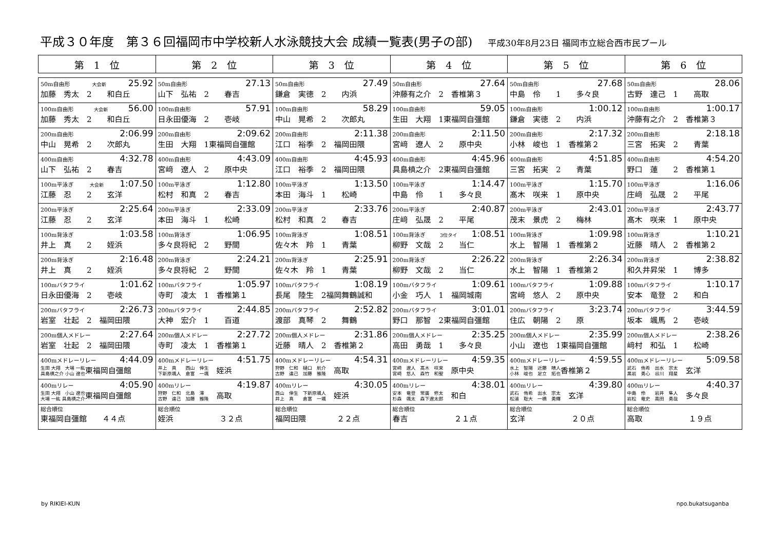平成３０年度　第３６回福岡市中学校新人水泳競技大会 成績一覧表(男子の部) 平成30年8月23日 福岡市立総合西市民プール
| 第 1 位 | 第 2 位 | 第 3 位 | 第 4 位 | 第 5 位 | 第 6 位 |
| 50m自由形 <sup>大会新</sup> 25.92 加藤 秀太 2 和白丘 | 50m自由形 27.13 山下 弘祐 2 春吉 | 50m自由形 27.49 鎌倉 実徳 2 内浜 | 50m自由形 27.64 沖藤有之介 2 香椎第３ | 50m自由形 27.68 中島 伶 1 多々良 | 50m自由形 28.06 古野 達己 1 高取 |
| 100m自由形 <sup>大会新</sup> 56.00 加藤 秀太 2 和白丘 | 100m自由形 57.91 日永田優海 2 壱岐 | 100m自由形 58.29 中山 晃希 2 次郎丸 | 100m自由形 59.05 生田 大翔 1東福岡自彊館 | 100m自由形 1:00.12 鎌倉 実徳 2 内浜 | 100m自由形 1:00.17 沖藤有之介 2 香椎第３ |
| 200m自由形 2:06.99 中山 晃希 2 次郎丸 | 200m自由形 2:09.62 生田 大翔 1東福岡自彊館 | 200m自由形 2:11.38 江口 裕季 2 福岡田隈 | 200m自由形 2:11.50 宮﨑 遼人 2 原中央 | 200m自由形 2:17.32 小林 峻也 1 香椎第２ | 200m自由形 2:18.18 三宮 拓実 2 青葉 |
| 400m自由形 4:32.78 山下 弘祐 2 春吉 | 400m自由形 4:43.09 宮﨑 遼人 2 原中央 | 400m自由形 4:45.93 江口 裕季 2 福岡田隈 | 400m自由形 4:45.96 具島槙之介 2東福岡自彊館 | 400m自由形 4:51.85 三宮 拓実 2 青葉 | 400m自由形 4:54.20 野口 蓮 2 香椎第１ |
| 100m平泳ぎ <sup>大会新</sup> 1:07.50 江藤 忍 2 玄洋 | 100m平泳ぎ 1:12.80 松村 和真 2 春吉 | 100m平泳ぎ 1:13.50 本田 海斗 1 松崎 | 100m平泳ぎ 1:14.47 中島 伶 1 多々良 | 100m平泳ぎ 1:15.70 髙木 咲来 1 原中央 | 100m平泳ぎ 1:16.06 庄﨑 弘晟 2 平尾 |
| 200m平泳ぎ 2:25.64 江藤 忍 2 玄洋 | 200m平泳ぎ 2:33.09 本田 海斗 1 松崎 | 200m平泳ぎ 2:33.76 松村 和真 2 春吉 | 200m平泳ぎ 2:40.87 庄﨑 弘晟 2 平尾 | 200m平泳ぎ 2:43.01 茂末 景虎 2 梅林 | 200m平泳ぎ 2:43.77 髙木 咲来 1 原中央 |
| 100m背泳ぎ 1:03.58 井上 真 2 姪浜 | 100m背泳ぎ 1:06.95 多々良将紀 2 野間 | 100m背泳ぎ 1:08.51 佐々木 羚 1 青葉 | 100m背泳ぎ <sup>3位タイ</sup> 1:08.51 柳野 文哉 2 当仁 | 100m背泳ぎ 1:09.98 水上 智陽 1 香椎第２ | 100m背泳ぎ 1:10.21 近藤 晴人 2 香椎第２ |
| 200m背泳ぎ 2:16.48 井上 真 2 姪浜 | 200m背泳ぎ 2:24.21 多々良将紀 2 野間 | 200m背泳ぎ 2:25.91 佐々木 羚 1 青葉 | 200m背泳ぎ 2:26.22 柳野 文哉 2 当仁 | 200m背泳ぎ 2:26.34 水上 智陽 1 香椎第２ | 200m背泳ぎ 2:38.82 和久井昇栄 1 博多 |
| 100mバタフライ 1:01.62 日永田優海 2 壱岐 | 100mバタフライ 1:05.97 寺町 凌太 1 香椎第１ | 100mバタフライ 1:08.19 長尾 陸生 2福岡舞鶴誠和 | 100mバタフライ 1:09.61 小金 巧人 1 福岡城南 | 100mバタフライ 1:09.88 宮﨑 悠人 2 原中央 | 100mバタフライ 1:10.17 安本 竜登 2 和白 |
| 200mバタフライ 2:26.73 岩室 壮起 2 福岡田隈 | 200mバタフライ 2:44.85 大神 宏介 1 百道 | 200mバタフライ 2:52.82 渡部 真琴 2 舞鶴 | 200mバタフライ 3:01.01 野口 那智 2東福岡自彊館 | 200mバタフライ 3:23.74 住広 朝陽 2 原 | 200mバタフライ 3:44.59 坂本 颯馬 2 壱岐 |
| 200m個人メドレー 2:27.64 岩室 壮起 2 福岡田隈 | 200m個人メドレー 2:27.72 寺町 凌太 1 香椎第１ | 200m個人メドレー 2:31.86 近藤 晴人 2 香椎第２ | 200m個人メドレー 2:35.25 高田 勇哉 1 多々良 | 200m個人メドレー 2:35.99 小山 遼也 1東福岡自彊館 | 200m個人メドレー 2:38.26 﨑村 和弘 1 松崎 |
| 400mメドレーリレー 4:44.09 生田 大翔 大場 一紘 具島槙之介 小山 遼也 東福岡自彊館 | 400mメドレーリレー 4:51.75 井上 真 西山 倖生 下新原颯人 倉富 一颯 姪浜 | 400mメドレーリレー 4:54.31 狩野 仁和 樋口 航介 古野 達己 加藤 雅隆 高取 | 400mメドレーリレー 4:59.35 宮﨑 遼人 髙木 咲来 宮﨑 悠人 森竹 和聖 原中央 | 400mメドレーリレー 4:59.55 水上 智陽 近藤 晴人 小林 峻也 足立 拓也 香椎第２ | 400mメドレーリレー 5:09.58 武石 侑希 出水 宗太 黒岩 勇心 谷川 翔星 玄洋 |
| 400mリレー 4:05.90 生田 大翔 小山 遼也 大場 一紘 具島槙之介 東福岡自彊館 | 400mリレー 4:19.87 狩野 仁和 北島 澪 古野 達己 加藤 雅隆 高取 | 400mリレー 4:30.05 西山 倖生 下新原颯人 井上 真 倉富 一颯 姪浜 | 400mリレー 4:38.01 安本 竜登 常廣 修太 杉森 颯太 森下遼太郎 和白 | 400mリレー 4:39.80 武石 侑希 出水 宗太 松浦 聡大 一橋 勇輝 玄洋 | 400mリレー 4:40.37 中島 伶 岩井 隼人 岩松 竜史 高田 勇哉 多々良 |
| 総合順位 東福岡自彊館 ４４点 | 総合順位 姪浜 ３２点 | 総合順位 福岡田隈 ２２点 | 総合順位 春吉 ２１点 | 総合順位 玄洋 ２０点 | 総合順位 高取 １９点 |
by RIKIEI-KUN npo.bukatsuganba